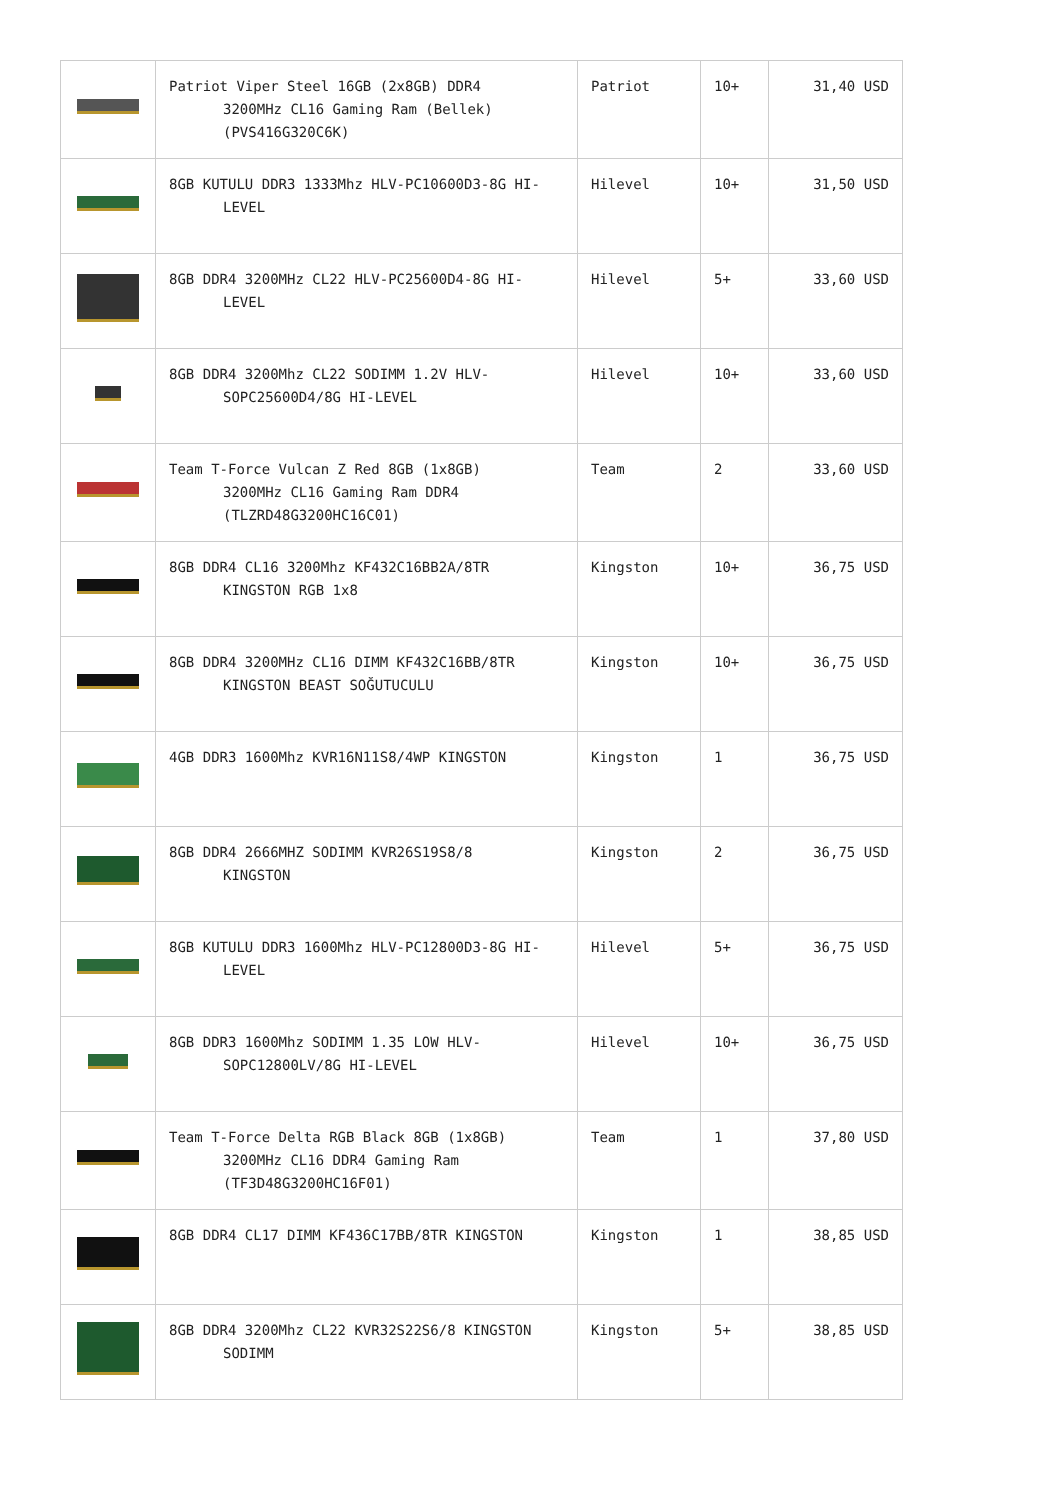| | Patriot Viper Steel 16GB (2x8GB) DDR4 3200MHz CL16 Gaming Ram (Bellek) (PVS416G320C6K) | Patriot | 10+ | 31,40 USD |
| | 8GB KUTULU DDR3 1333Mhz HLV-PC10600D3-8G HI- LEVEL | Hilevel | 10+ | 31,50 USD |
| | 8GB DDR4 3200MHz CL22 HLV-PC25600D4-8G HI- LEVEL | Hilevel | 5+ | 33,60 USD |
| | 8GB DDR4 3200Mhz CL22 SODIMM 1.2V HLV- SOPC25600D4/8G HI-LEVEL | Hilevel | 10+ | 33,60 USD |
| | Team T-Force Vulcan Z Red 8GB (1x8GB) 3200MHz CL16 Gaming Ram DDR4 (TLZRD48G3200HC16C01) | Team | 2 | 33,60 USD |
| | 8GB DDR4 CL16 3200Mhz KF432C16BB2A/8TR KINGSTON RGB 1x8 | Kingston | 10+ | 36,75 USD |
| | 8GB DDR4 3200MHz CL16 DIMM KF432C16BB/8TR KINGSTON BEAST SOĞUTUCULU | Kingston | 10+ | 36,75 USD |
| | 4GB DDR3 1600Mhz KVR16N11S8/4WP KINGSTON | Kingston | 1 | 36,75 USD |
| | 8GB DDR4 2666MHZ SODIMM KVR26S19S8/8 KINGSTON | Kingston | 2 | 36,75 USD |
| | 8GB KUTULU DDR3 1600Mhz HLV-PC12800D3-8G HI- LEVEL | Hilevel | 5+ | 36,75 USD |
| | 8GB DDR3 1600Mhz SODIMM 1.35 LOW HLV- SOPC12800LV/8G HI-LEVEL | Hilevel | 10+ | 36,75 USD |
| | Team T-Force Delta RGB Black 8GB (1x8GB) 3200MHz CL16 DDR4 Gaming Ram (TF3D48G3200HC16F01) | Team | 1 | 37,80 USD |
| | 8GB DDR4 CL17 DIMM KF436C17BB/8TR KINGSTON | Kingston | 1 | 38,85 USD |
| | 8GB DDR4 3200Mhz CL22 KVR32S22S6/8 KINGSTON SODIMM | Kingston | 5+ | 38,85 USD |